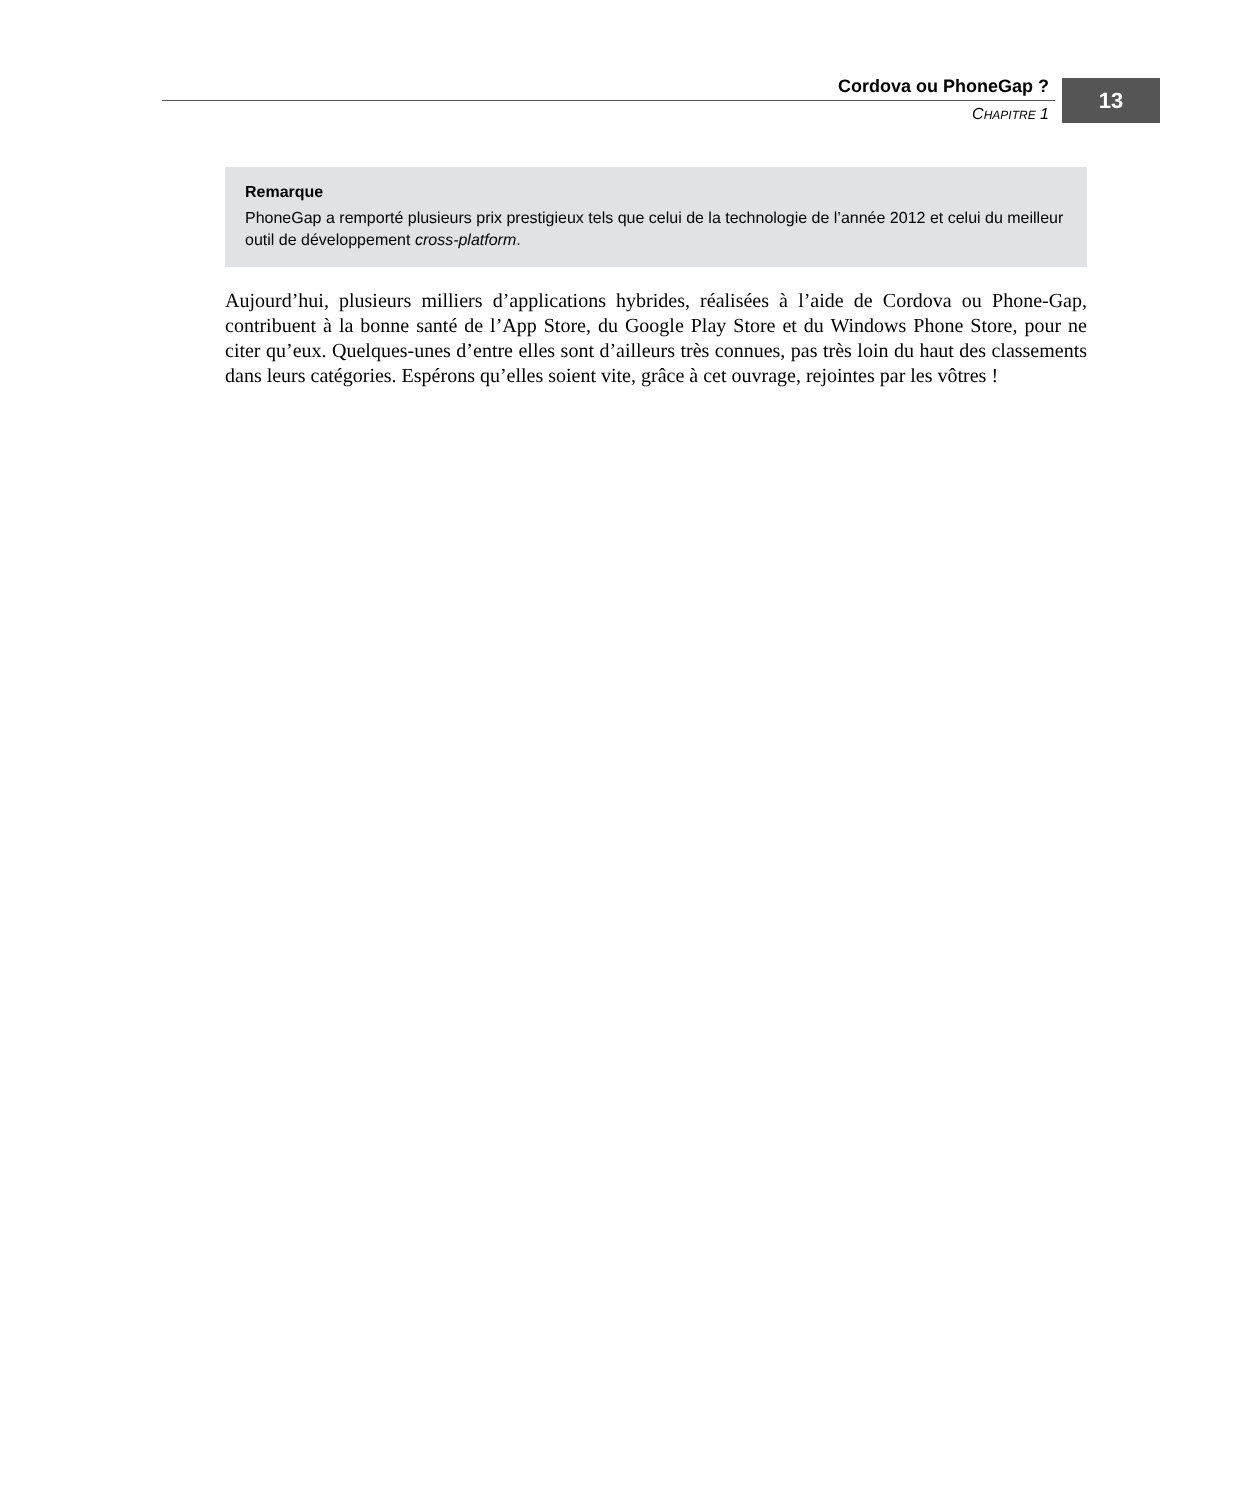Cordova ou PhoneGap ?
CHAPITRE 1
13
Remarque
PhoneGap a remporté plusieurs prix prestigieux tels que celui de la technologie de l’année 2012 et celui du meilleur outil de développement cross-platform.
Aujourd’hui, plusieurs milliers d’applications hybrides, réalisées à l’aide de Cordova ou Phone-Gap, contribuent à la bonne santé de l’App Store, du Google Play Store et du Windows Phone Store, pour ne citer qu’eux. Quelques-unes d’entre elles sont d’ailleurs très connues, pas très loin du haut des classements dans leurs catégories. Espérons qu’elles soient vite, grâce à cet ouvrage, rejointes par les vôtres !